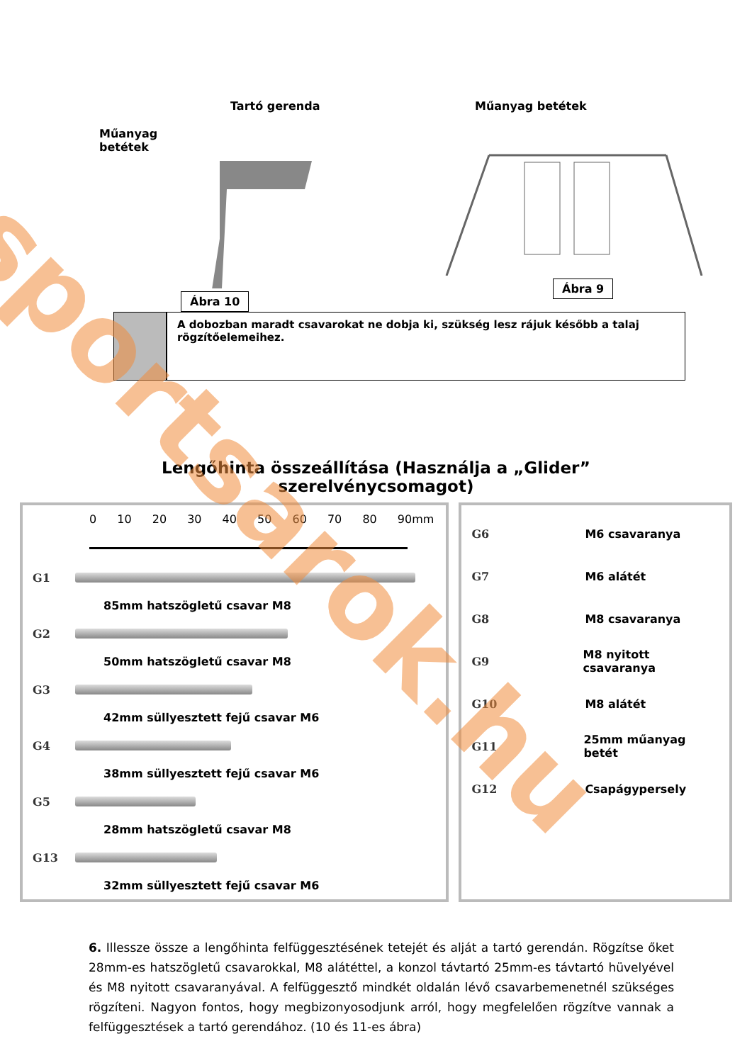Tartó gerenda
Műanyag
betétek
Ábra 10
Műanyag betétek
Ábra 9
A dobozban maradt csavarokat ne dobja ki, szükség lesz rájuk később a talaj rögzítőelemeihez.
Lengőhinta összeállítása (Használja a „Glider”
szerelvénycsomagot)
0 10 20 30 40 50 60 70 80 90mm
G1
85mm hatszögletű csavar M8
G2
50mm hatszögletű csavar M8
G3
42mm süllyesztett fejű csavar M6
G4
38mm süllyesztett fejű csavar M6
G5
28mm hatszögletű csavar M8
G13
32mm süllyesztett fejű csavar M6
G6 M6 csavaranya
G7 M6 alátét
G8 M8 csavaranya
G9 M8 nyitott csavaranya
G10 M8 alátét
G11 25mm műanyag betét
G12 Csapágypersely
6. Illessze össze a lengőhinta felfüggesztésének tetejét és alját a tartó gerendán. Rögzítse őket 28mm-es hatszögletű csavarokkal, M8 alátéttel, a konzol távtartó 25mm-es távtartó hüvelyével és M8 nyitott csavaranyával. A felfüggesztő mindkét oldalán lévő csavarbemenetnél szükséges rögzíteni. Nagyon fontos, hogy megbizonyosodjunk arról, hogy megfelelően rögzítve vannak a felfüggesztések a tartó gerendához. (10 és 11-es ábra)
sportsarok.hu